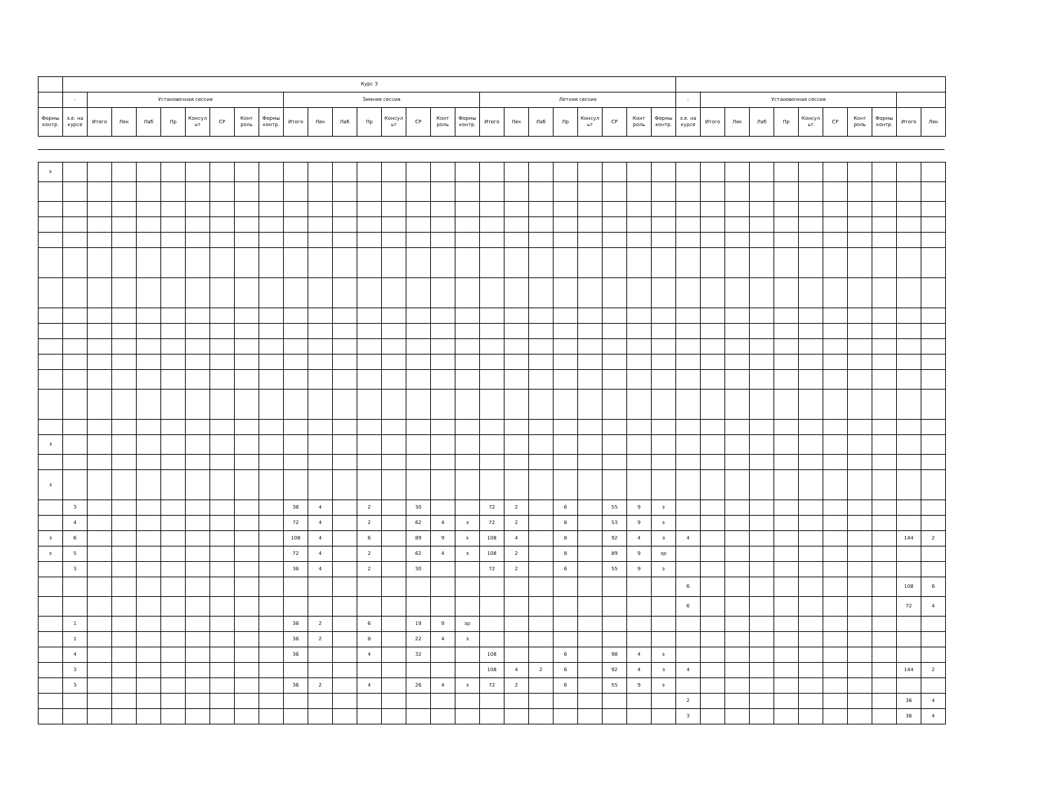| | Курс 3 | | | | | | | | | | | | | | | | | | | | | | | | | | | | | | | | | | | |
| --- | --- | --- | --- | --- | --- | --- | --- | --- | --- | --- | --- | --- | --- | --- | --- | --- | --- | --- | --- | --- | --- | --- | --- | --- | --- | --- | --- | --- | --- | --- | --- | --- | --- | --- | --- | --- |
| | - | Установочная сессия | | | | | | | | Зимняя сессия | | | | | | | | Летняя сессия | | | | | | | | - | Установочная сессия | | | | | | | | | |
| Формы контр. | з.е. на курсе | Итого | Лек | Лаб | Пр | Консул ьт | СР | Конт роль | Формы контр. | Итого | Лек | Лаб | Пр | Консул ьт | СР | Конт роль | Формы контр. | Итого | Лек | Лаб | Пр | Консул ьт | СР | Конт роль | Формы контр. | з.е. на курсе | Итого | Лек | Лаб | Пр | Консул ьт | СР | Конт роль | Формы контр. | Итого | Лек |
| э | | | | | | | | | | | | | | | | | | | | | | | | | | | | | | | | | | | | |
| з | | | | | | | | | | | | | | | | | | | | | | | | | | | | | | | | | | | | |
| з | | | | | | | | | | | | | | | | | | | | | | | | | | | | | | | | | | | | |
| | 3 | | | | | | | | | 36 | 4 | | 2 | | 30 | | | 72 | 2 | | 6 | | 55 | 9 | э | | | | | | | | | | | |
| | 4 | | | | | | | | | 72 | 4 | | 2 | | 62 | 4 | з | 72 | 2 | | 8 | | 53 | 9 | э | | | | | | | | | | | |
| з | 6 | | | | | | | | | 108 | 4 | | 6 | | 89 | 9 | э | 108 | 4 | | 8 | | 92 | 4 | з | 4 | | | | | | | | | 144 | 2 |
| э | 5 | | | | | | | | | 72 | 4 | | 2 | | 62 | 4 | з | 108 | 2 | | 8 | | 89 | 9 | эр | | | | | | | | | | | |
| | 3 | | | | | | | | | 36 | 4 | | 2 | | 30 | | | 72 | 2 | | 6 | | 55 | 9 | э | | | | | | | | | | | |
| | | | | | | | | | | | | | | | | | | | | | | | | | | 6 | | | | | | | | | 108 | 6 |
| | | | | | | | | | | | | | | | | | | | | | | | | | | 6 | | | | | | | | | 72 | 4 |
| | 1 | | | | | | | | | 36 | 2 | | 6 | | 19 | 9 | эр | | | | | | | | | | | | | | | | | | | |
| | 1 | | | | | | | | | 36 | 2 | | 8 | | 22 | 4 | з | | | | | | | | | | | | | | | | | | | |
| | 4 | | | | | | | | | 36 | | | 4 | | 32 | | | 108 | | | 6 | | 98 | 4 | э | | | | | | | | | | | |
| | 3 | | | | | | | | | | | | | | | | | 108 | 4 | 2 | 6 | | 92 | 4 | з | 4 | | | | | | | | | 144 | 2 |
| | 3 | | | | | | | | | 36 | 2 | | 4 | | 26 | 4 | з | 72 | 2 | | 6 | | 55 | 9 | э | | | | | | | | | | | |
| | | | | | | | | | | | | | | | | | | | | | | | | | | 2 | | | | | | | | | 36 | 4 |
| | | | | | | | | | | | | | | | | | | | | | | | | | | 3 | | | | | | | | | 36 | 4 |